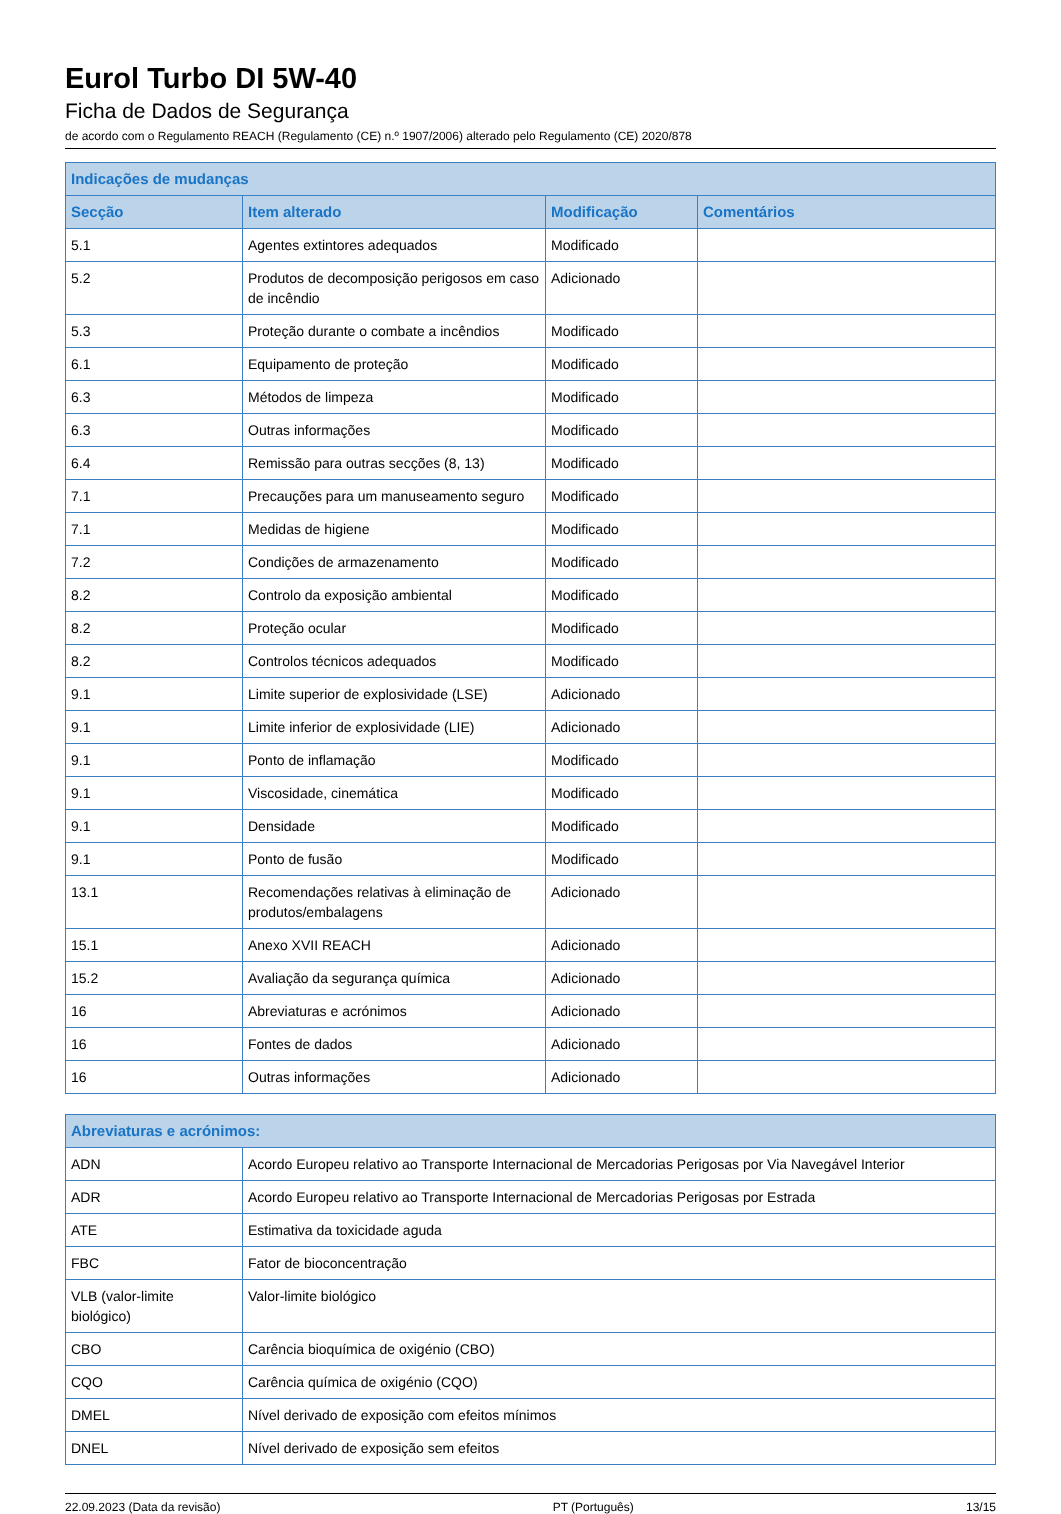Eurol Turbo DI 5W-40
Ficha de Dados de Segurança
de acordo com o Regulamento REACH (Regulamento (CE) n.º 1907/2006) alterado pelo Regulamento (CE) 2020/878
| Indicações de mudanças | | | |
| --- | --- | --- | --- |
| Secção | Item alterado | Modificação | Comentários |
| 5.1 | Agentes extintores adequados | Modificado | |
| 5.2 | Produtos de decomposição perigosos em caso de incêndio | Adicionado | |
| 5.3 | Proteção durante o combate a incêndios | Modificado | |
| 6.1 | Equipamento de proteção | Modificado | |
| 6.3 | Métodos de limpeza | Modificado | |
| 6.3 | Outras informações | Modificado | |
| 6.4 | Remissão para outras secções (8, 13) | Modificado | |
| 7.1 | Precauções para um manuseamento seguro | Modificado | |
| 7.1 | Medidas de higiene | Modificado | |
| 7.2 | Condições de armazenamento | Modificado | |
| 8.2 | Controlo da exposição ambiental | Modificado | |
| 8.2 | Proteção ocular | Modificado | |
| 8.2 | Controlos técnicos adequados | Modificado | |
| 9.1 | Limite superior de explosividade (LSE) | Adicionado | |
| 9.1 | Limite inferior de explosividade (LIE) | Adicionado | |
| 9.1 | Ponto de inflamação | Modificado | |
| 9.1 | Viscosidade, cinemática | Modificado | |
| 9.1 | Densidade | Modificado | |
| 9.1 | Ponto de fusão | Modificado | |
| 13.1 | Recomendações relativas à eliminação de produtos/embalagens | Adicionado | |
| 15.1 | Anexo XVII REACH | Adicionado | |
| 15.2 | Avaliação da segurança química | Adicionado | |
| 16 | Abreviaturas e acrónimos | Adicionado | |
| 16 | Fontes de dados | Adicionado | |
| 16 | Outras informações | Adicionado | |
| Abreviaturas e acrónimos: | |
| --- | --- |
| ADN | Acordo Europeu relativo ao Transporte Internacional de Mercadorias Perigosas por Via Navegável Interior |
| ADR | Acordo Europeu relativo ao Transporte Internacional de Mercadorias Perigosas por Estrada |
| ATE | Estimativa da toxicidade aguda |
| FBC | Fator de bioconcentração |
| VLB (valor-limite biológico) | Valor-limite biológico |
| CBO | Carência bioquímica de oxigénio (CBO) |
| CQO | Carência química de oxigénio (CQO) |
| DMEL | Nível derivado de exposição com efeitos mínimos |
| DNEL | Nível derivado de exposição sem efeitos |
22.09.2023 (Data da revisão) PT (Português) 13/15